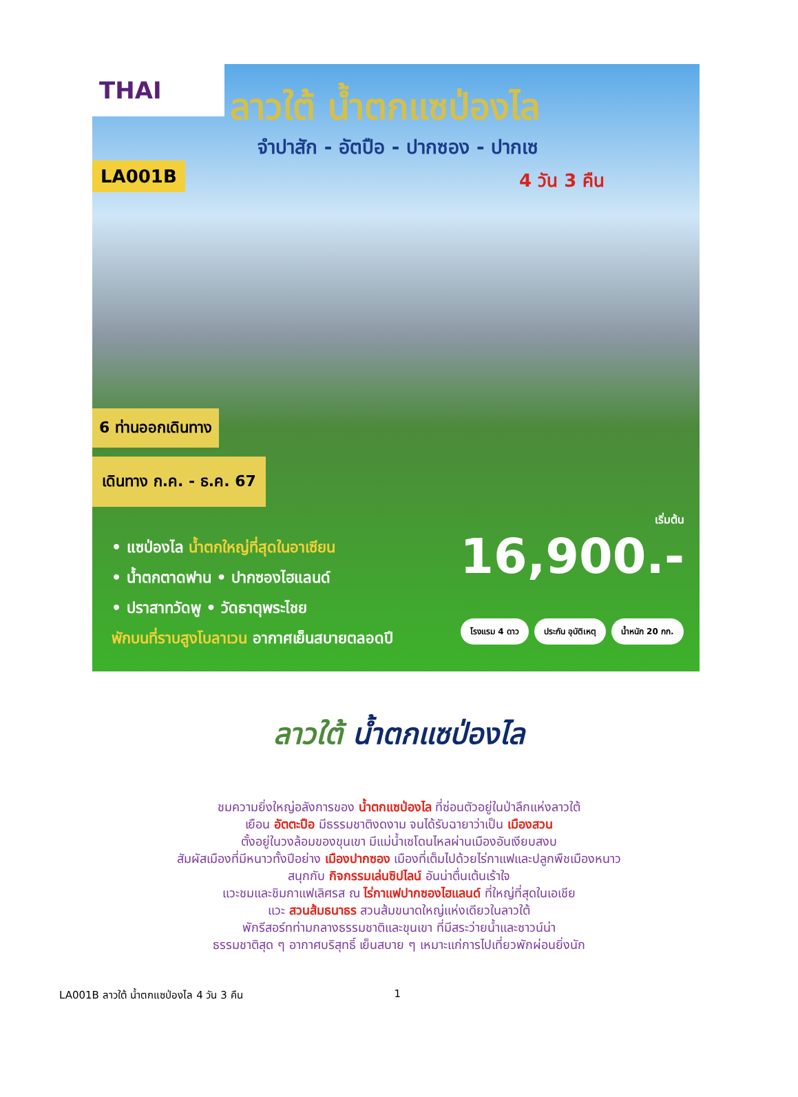THAI
ลาวใต้ น้ำตกแซป่องไล
จำปาสัก - อัตปือ - ปากซอง - ปากเซ
4 วัน 3 คืน
LA001B
6 ท่านออกเดินทาง
เดินทาง ก.ค. - ธ.ค. 67
• แซป่องไล น้ำตกใหญ่ที่สุดในอาเซียน
• น้ำตกตาดฟาน • ปากซองไฮแลนด์
• ปราสาทวัดพู • วัดธาตุพระไชย
พักบนที่ราบสูงโบลาเวน อากาศเย็นสบายตลอดปี
เริ่มต้น
16,900.-
โรงแรม 4 ดาว ประกัน อุบัติเหตุ น้ำหนัก 20 กก.
ลาวใต้ น้ำตกแซป่องไล
ชมความยิ่งใหญ่อลังการของ น้ำตกแซป่องไล ที่ซ่อนตัวอยู่ในป่าลึกแห่งลาวใต้
เยือน อัตตะปือ มีธรรมชาติงดงาม จนได้รับฉายาว่าเป็น เมืองสวน
ตั้งอยู่ในวงล้อมของขุนเขา มีแม่น้ำเซโดนไหลผ่านเมืองอันเงียบสงบ
สัมผัสเมืองที่มีหนาวทั้งปีอย่าง เมืองปากซอง เมืองที่เต็มไปด้วยไร่กาแฟและปลูกพืชเมืองหนาว
สนุกกับ กิจกรรมเล่นซิปไลน์ อันน่าตื่นเต้นเร้าใจ
แวะชมและชิมกาแฟเลิศรส ณ ไร่กาแฟปากซองไฮแลนด์ ที่ใหญ่ที่สุดในเอเชีย
แวะ สวนส้มธนาธร สวนส้มขนาดใหญ่แห่งเดียวในลาวใต้
พักรีสอร์ทท่ามกลางธรรมชาติและขุนเขา ที่มีสระว่ายน้ำและซาวน์น่า
ธรรมชาติสุด ๆ อากาศบริสุทธิ์ เย็นสบาย ๆ เหมาะแก่การไปเที่ยวพักผ่อนยิ่งนัก
LA001B ลาวใต้ น้ำตกแซป่องไล 4 วัน 3 คืน 1